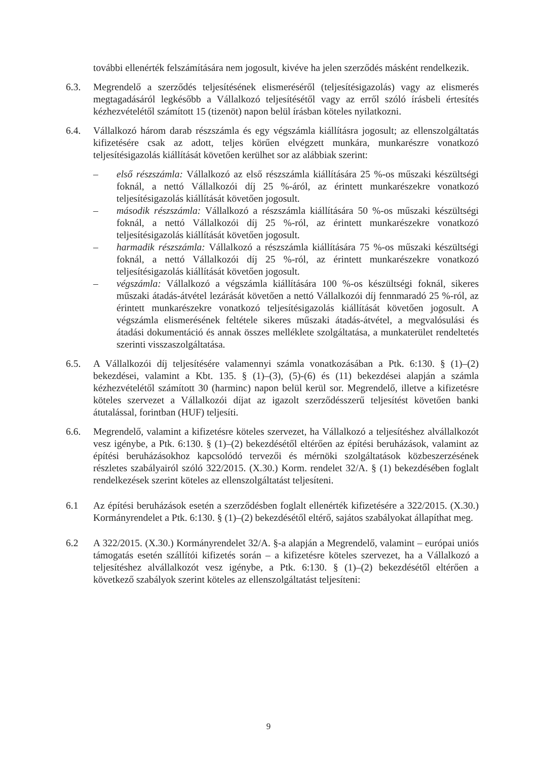további ellenérték felszámítására nem jogosult, kivéve ha jelen szerződés másként rendelkezik.
6.3. Megrendelő a szerződés teljesítésének elismeréséről (teljesítésigazolás) vagy az elismerés megtagadásáról legkésőbb a Vállalkozó teljesítésétől vagy az erről szóló írásbeli értesítés kézhezvételétől számított 15 (tizenöt) napon belül írásban köteles nyilatkozni.
6.4. Vállalkozó három darab részszámla és egy végszámla kiállításra jogosult; az ellenszolgáltatás kifizetésére csak az adott, teljes körűen elvégzett munkára, munkarészre vonatkozó teljesítésigazolás kiállítását követően kerülhet sor az alábbiak szerint:
– első részszámla: Vállalkozó az első részszámla kiállítására 25 %-os műszaki készültségi foknál, a nettó Vállalkozói díj 25 %-áról, az érintett munkarészekre vonatkozó teljesítésigazolás kiállítását követően jogosult.
– második részszámla: Vállalkozó a részszámla kiállítására 50 %-os műszaki készültségi foknál, a nettó Vállalkozói díj 25 %-ról, az érintett munkarészekre vonatkozó teljesítésigazolás kiállítását követően jogosult.
– harmadik részszámla: Vállalkozó a részszámla kiállítására 75 %-os műszaki készültségi foknál, a nettó Vállalkozói díj 25 %-ról, az érintett munkarészekre vonatkozó teljesítésigazolás kiállítását követően jogosult.
– végszámla: Vállalkozó a végszámla kiállítására 100 %-os készültségi foknál, sikeres műszaki átadás-átvétel lezárását követően a nettó Vállalkozói díj fennmaradó 25 %-ról, az érintett munkarészekre vonatkozó teljesítésigazolás kiállítását követően jogosult. A végszámla elismerésének feltétele sikeres műszaki átadás-átvétel, a megvalósulási és átadási dokumentáció és annak összes melléklete szolgáltatása, a munkaterület rendeltetés szerinti visszaszolgáltatása.
6.5. A Vállalkozói díj teljesítésére valamennyi számla vonatkozásában a Ptk. 6:130. § (1)–(2) bekezdései, valamint a Kbt. 135. § (1)–(3), (5)-(6) és (11) bekezdései alapján a számla kézhezvételétől számított 30 (harminc) napon belül kerül sor. Megrendelő, illetve a kifizetésre köteles szervezet a Vállalkozói díjat az igazolt szerződésszerű teljesítést követően banki átutalással, forintban (HUF) teljesíti.
6.6. Megrendelő, valamint a kifizetésre köteles szervezet, ha Vállalkozó a teljesítéshez alvállalkozót vesz igénybe, a Ptk. 6:130. § (1)–(2) bekezdésétől eltérően az építési beruházások, valamint az építési beruházásokhoz kapcsolódó tervezői és mérnöki szolgáltatások közbeszerzésének részletes szabályairól szóló 322/2015. (X.30.) Korm. rendelet 32/A. § (1) bekezdésében foglalt rendelkezések szerint köteles az ellenszolgáltatást teljesíteni.
6.1 Az építési beruházások esetén a szerződésben foglalt ellenérték kifizetésére a 322/2015. (X.30.) Kormányrendelet a Ptk. 6:130. § (1)–(2) bekezdésétől eltérő, sajátos szabályokat állapíthat meg.
6.2 A 322/2015. (X.30.) Kormányrendelet 32/A. §-a alapján a Megrendelő, valamint – európai uniós támogatás esetén szállítói kifizetés során – a kifizetésre köteles szervezet, ha a Vállalkozó a teljesítéshez alvállalkozót vesz igénybe, a Ptk. 6:130. § (1)–(2) bekezdésétől eltérően a következő szabályok szerint köteles az ellenszolgáltatást teljesíteni:
9